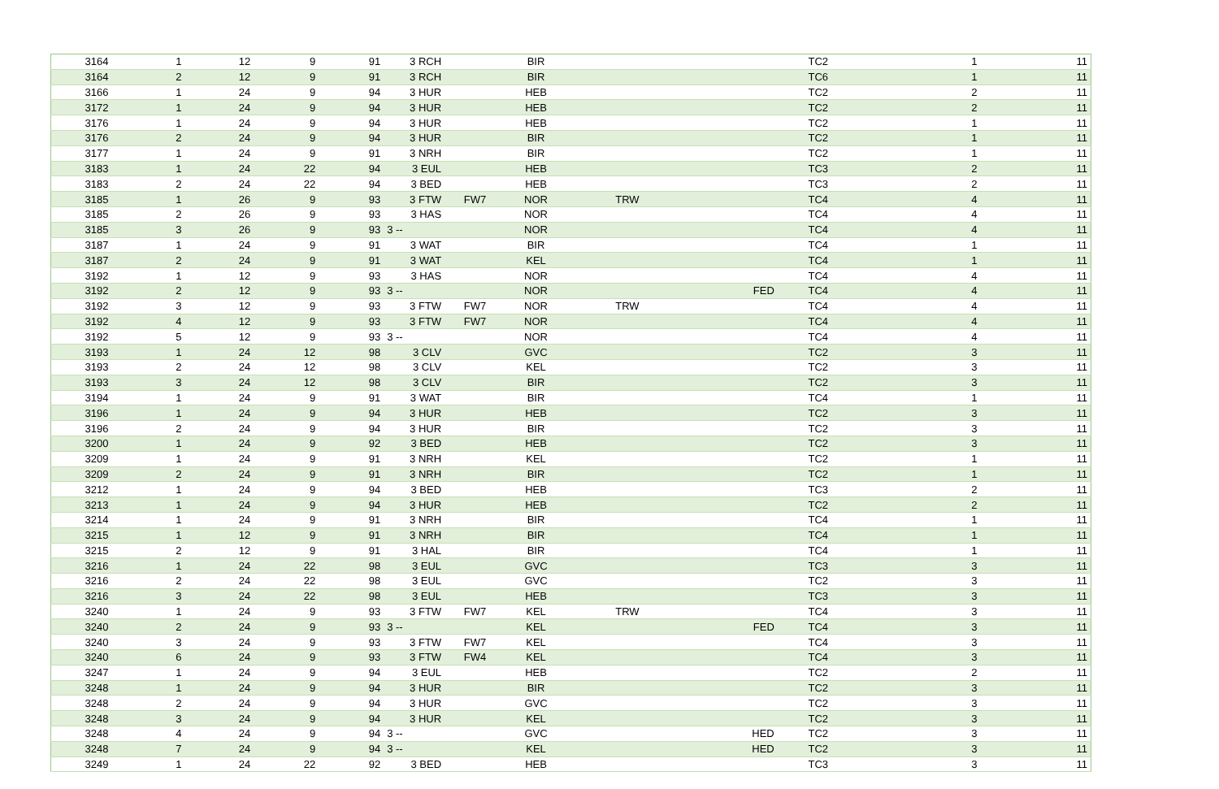| 3164 | 1 | 12 | 9 | 91 | 3 RCH | | BIR | | | TC2 | 1 | 11 |
| 3164 | 2 | 12 | 9 | 91 | 3 RCH | | BIR | | | TC6 | 1 | 11 |
| 3166 | 1 | 24 | 9 | 94 | 3 HUR | | HEB | | | TC2 | 2 | 11 |
| 3172 | 1 | 24 | 9 | 94 | 3 HUR | | HEB | | | TC2 | 2 | 11 |
| 3176 | 1 | 24 | 9 | 94 | 3 HUR | | HEB | | | TC2 | 1 | 11 |
| 3176 | 2 | 24 | 9 | 94 | 3 HUR | | BIR | | | TC2 | 1 | 11 |
| 3177 | 1 | 24 | 9 | 91 | 3 NRH | | BIR | | | TC2 | 1 | 11 |
| 3183 | 1 | 24 | 22 | 94 | 3 EUL | | HEB | | | TC3 | 2 | 11 |
| 3183 | 2 | 24 | 22 | 94 | 3 BED | | HEB | | | TC3 | 2 | 11 |
| 3185 | 1 | 26 | 9 | 93 | 3 FTW | FW7 | NOR | TRW | | TC4 | 4 | 11 |
| 3185 | 2 | 26 | 9 | 93 | 3 HAS | | NOR | | | TC4 | 4 | 11 |
| 3185 | 3 | 26 | 9 | 93 | 3 -- | | NOR | | | TC4 | 4 | 11 |
| 3187 | 1 | 24 | 9 | 91 | 3 WAT | | BIR | | | TC4 | 1 | 11 |
| 3187 | 2 | 24 | 9 | 91 | 3 WAT | | KEL | | | TC4 | 1 | 11 |
| 3192 | 1 | 12 | 9 | 93 | 3 HAS | | NOR | | | TC4 | 4 | 11 |
| 3192 | 2 | 12 | 9 | 93 | 3 -- | | NOR | | FED | TC4 | 4 | 11 |
| 3192 | 3 | 12 | 9 | 93 | 3 FTW | FW7 | NOR | TRW | | TC4 | 4 | 11 |
| 3192 | 4 | 12 | 9 | 93 | 3 FTW | FW7 | NOR | | | TC4 | 4 | 11 |
| 3192 | 5 | 12 | 9 | 93 | 3 -- | | NOR | | | TC4 | 4 | 11 |
| 3193 | 1 | 24 | 12 | 98 | 3 CLV | | GVC | | | TC2 | 3 | 11 |
| 3193 | 2 | 24 | 12 | 98 | 3 CLV | | KEL | | | TC2 | 3 | 11 |
| 3193 | 3 | 24 | 12 | 98 | 3 CLV | | BIR | | | TC2 | 3 | 11 |
| 3194 | 1 | 24 | 9 | 91 | 3 WAT | | BIR | | | TC4 | 1 | 11 |
| 3196 | 1 | 24 | 9 | 94 | 3 HUR | | HEB | | | TC2 | 3 | 11 |
| 3196 | 2 | 24 | 9 | 94 | 3 HUR | | BIR | | | TC2 | 3 | 11 |
| 3200 | 1 | 24 | 9 | 92 | 3 BED | | HEB | | | TC2 | 3 | 11 |
| 3209 | 1 | 24 | 9 | 91 | 3 NRH | | KEL | | | TC2 | 1 | 11 |
| 3209 | 2 | 24 | 9 | 91 | 3 NRH | | BIR | | | TC2 | 1 | 11 |
| 3212 | 1 | 24 | 9 | 94 | 3 BED | | HEB | | | TC3 | 2 | 11 |
| 3213 | 1 | 24 | 9 | 94 | 3 HUR | | HEB | | | TC2 | 2 | 11 |
| 3214 | 1 | 24 | 9 | 91 | 3 NRH | | BIR | | | TC4 | 1 | 11 |
| 3215 | 1 | 12 | 9 | 91 | 3 NRH | | BIR | | | TC4 | 1 | 11 |
| 3215 | 2 | 12 | 9 | 91 | 3 HAL | | BIR | | | TC4 | 1 | 11 |
| 3216 | 1 | 24 | 22 | 98 | 3 EUL | | GVC | | | TC3 | 3 | 11 |
| 3216 | 2 | 24 | 22 | 98 | 3 EUL | | GVC | | | TC2 | 3 | 11 |
| 3216 | 3 | 24 | 22 | 98 | 3 EUL | | HEB | | | TC3 | 3 | 11 |
| 3240 | 1 | 24 | 9 | 93 | 3 FTW | FW7 | KEL | TRW | | TC4 | 3 | 11 |
| 3240 | 2 | 24 | 9 | 93 | 3 -- | | KEL | | FED | TC4 | 3 | 11 |
| 3240 | 3 | 24 | 9 | 93 | 3 FTW | FW7 | KEL | | | TC4 | 3 | 11 |
| 3240 | 6 | 24 | 9 | 93 | 3 FTW | FW4 | KEL | | | TC4 | 3 | 11 |
| 3247 | 1 | 24 | 9 | 94 | 3 EUL | | HEB | | | TC2 | 2 | 11 |
| 3248 | 1 | 24 | 9 | 94 | 3 HUR | | BIR | | | TC2 | 3 | 11 |
| 3248 | 2 | 24 | 9 | 94 | 3 HUR | | GVC | | | TC2 | 3 | 11 |
| 3248 | 3 | 24 | 9 | 94 | 3 HUR | | KEL | | | TC2 | 3 | 11 |
| 3248 | 4 | 24 | 9 | 94 | 3 -- | | GVC | | HED | TC2 | 3 | 11 |
| 3248 | 7 | 24 | 9 | 94 | 3 -- | | KEL | | HED | TC2 | 3 | 11 |
| 3249 | 1 | 24 | 22 | 92 | 3 BED | | HEB | | | TC3 | 3 | 11 |